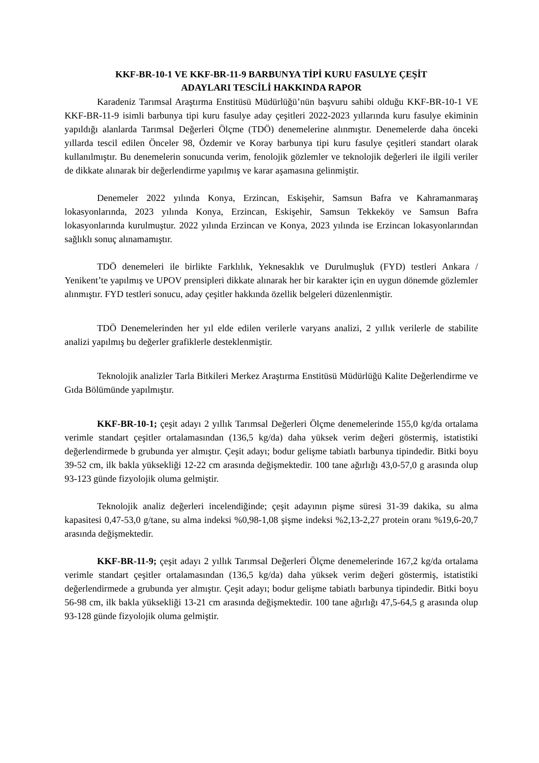KKF-BR-10-1 VE KKF-BR-11-9 BARBUNYA TİPİ KURU FASULYE ÇEŞİT
ADAYLARI TESCİLİ HAKKINDA RAPOR
Karadeniz Tarımsal Araştırma Enstitüsü Müdürlüğü’nün başvuru sahibi olduğu KKF-BR-10-1 VE KKF-BR-11-9 isimli barbunya tipi kuru fasulye aday çeşitleri 2022-2023 yıllarında kuru fasulye ekiminin yapıldığı alanlarda Tarımsal Değerleri Ölçme (TDÖ) denemelerine alınmıştır. Denemelerde daha önceki yıllarda tescil edilen Önceler 98, Özdemir ve Koray barbunya tipi kuru fasulye çeşitleri standart olarak kullanılmıştır. Bu denemelerin sonucunda verim, fenolojik gözlemler ve teknolojik değerleri ile ilgili veriler de dikkate alınarak bir değerlendirme yapılmış ve karar aşamasına gelinmiştir.
Denemeler 2022 yılında Konya, Erzincan, Eskişehir, Samsun Bafra ve Kahramanmaraş lokasyonlarında, 2023 yılında Konya, Erzincan, Eskişehir, Samsun Tekkeköy ve Samsun Bafra lokasyonlarında kurulmuştur. 2022 yılında Erzincan ve Konya, 2023 yılında ise Erzincan lokasyonlarından sağlıklı sonuç alınamamıştır.
TDÖ denemeleri ile birlikte Farklılık, Yeknesaklık ve Durulmuşluk (FYD) testleri Ankara / Yenikent’te yapılmış ve UPOV prensipleri dikkate alınarak her bir karakter için en uygun dönemde gözlemler alınmıştır. FYD testleri sonucu, aday çeşitler hakkında özellik belgeleri düzenlenmiştir.
TDÖ Denemelerinden her yıl elde edilen verilerle varyans analizi, 2 yıllık verilerle de stabilite analizi yapılmış bu değerler grafiklerle desteklenmiştir.
Teknolojik analizler Tarla Bitkileri Merkez Araştırma Enstitüsü Müdürlüğü Kalite Değerlendirme ve Gıda Bölümünde yapılmıştır.
KKF-BR-10-1; çeşit adayı 2 yıllık Tarımsal Değerleri Ölçme denemelerinde 155,0 kg/da ortalama verimle standart çeşitler ortalamasından (136,5 kg/da) daha yüksek verim değeri göstermiş, istatistiki değerlendirmede b grubunda yer almıştır. Çeşit adayı; bodur gelişme tabiatlı barbunya tipindedir. Bitki boyu 39-52 cm, ilk bakla yüksekliği 12-22 cm arasında değişmektedir. 100 tane ağırlığı 43,0-57,0 g arasında olup 93-123 günde fizyolojik oluma gelmiştir.
Teknolojik analiz değerleri incelendiğinde; çeşit adayının pişme süresi 31-39 dakika, su alma kapasitesi 0,47-53,0 g/tane, su alma indeksi %0,98-1,08 şişme indeksi %2,13-2,27 protein oranı %19,6-20,7 arasında değişmektedir.
KKF-BR-11-9; çeşit adayı 2 yıllık Tarımsal Değerleri Ölçme denemelerinde 167,2 kg/da ortalama verimle standart çeşitler ortalamasından (136,5 kg/da) daha yüksek verim değeri göstermiş, istatistiki değerlendirmede a grubunda yer almıştır. Çeşit adayı; bodur gelişme tabiatlı barbunya tipindedir. Bitki boyu 56-98 cm, ilk bakla yüksekliği 13-21 cm arasında değişmektedir. 100 tane ağırlığı 47,5-64,5 g arasında olup 93-128 günde fizyolojik oluma gelmiştir.